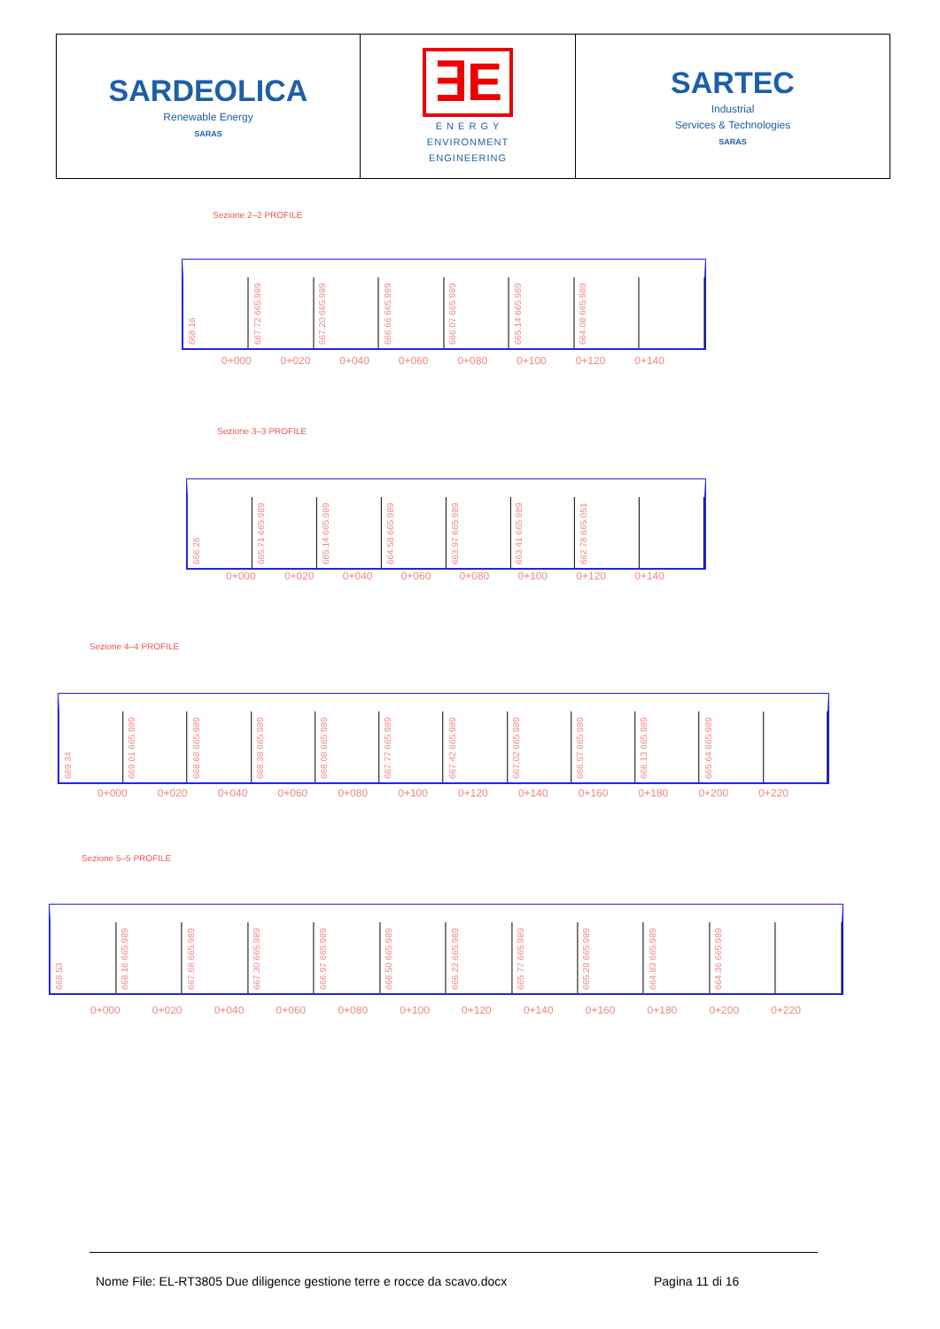| SARDEOLICA Renewable Energy SARAS | ∃E E N E R G Y ENVIRONMENT ENGINEERING | SARTEC Industrial Services & Technologies SARAS |
Sezione 2–2 PROFILE
668.16
667.72 665.989
667.20 665.989
666.66 665.989
666.07 665.989
665.14 665.989
664.08 665.989
0+000 0+020 0+040 0+060 0+080 0+100 0+120 0+140
Sezione 3–3 PROFILE
666.26
665.71 665.989
665.14 665.989
664.58 665.989
663.97 665.989
663.41 665.989
662.78 665.051
0+000 0+020 0+040 0+060 0+080 0+100 0+120 0+140
Sezione 4–4 PROFILE
669.34
669.01 665.989
668.68 665.989
668.38 665.989
668.08 665.989
667.77 665.989
667.42 665.989
667.02 665.989
666.57 665.989
666.13 665.989
665.64 665.989
0+000 0+020 0+040 0+060 0+080 0+100 0+120 0+140 0+160 0+180 0+200 0+220
Sezione 5–5 PROFILE
668.53
668.16 665.989
667.68 665.989
667.30 665.989
666.97 665.989
666.50 665.989
666.22 665.989
665.77 665.989
665.28 665.989
664.83 665.989
664.36 665.989
0+000 0+020 0+040 0+060 0+080 0+100 0+120 0+140 0+160 0+180 0+200 0+220
Nome File: EL-RT3805 Due diligence gestione terre e rocce da scavo.docx
Pagina 11 di 16